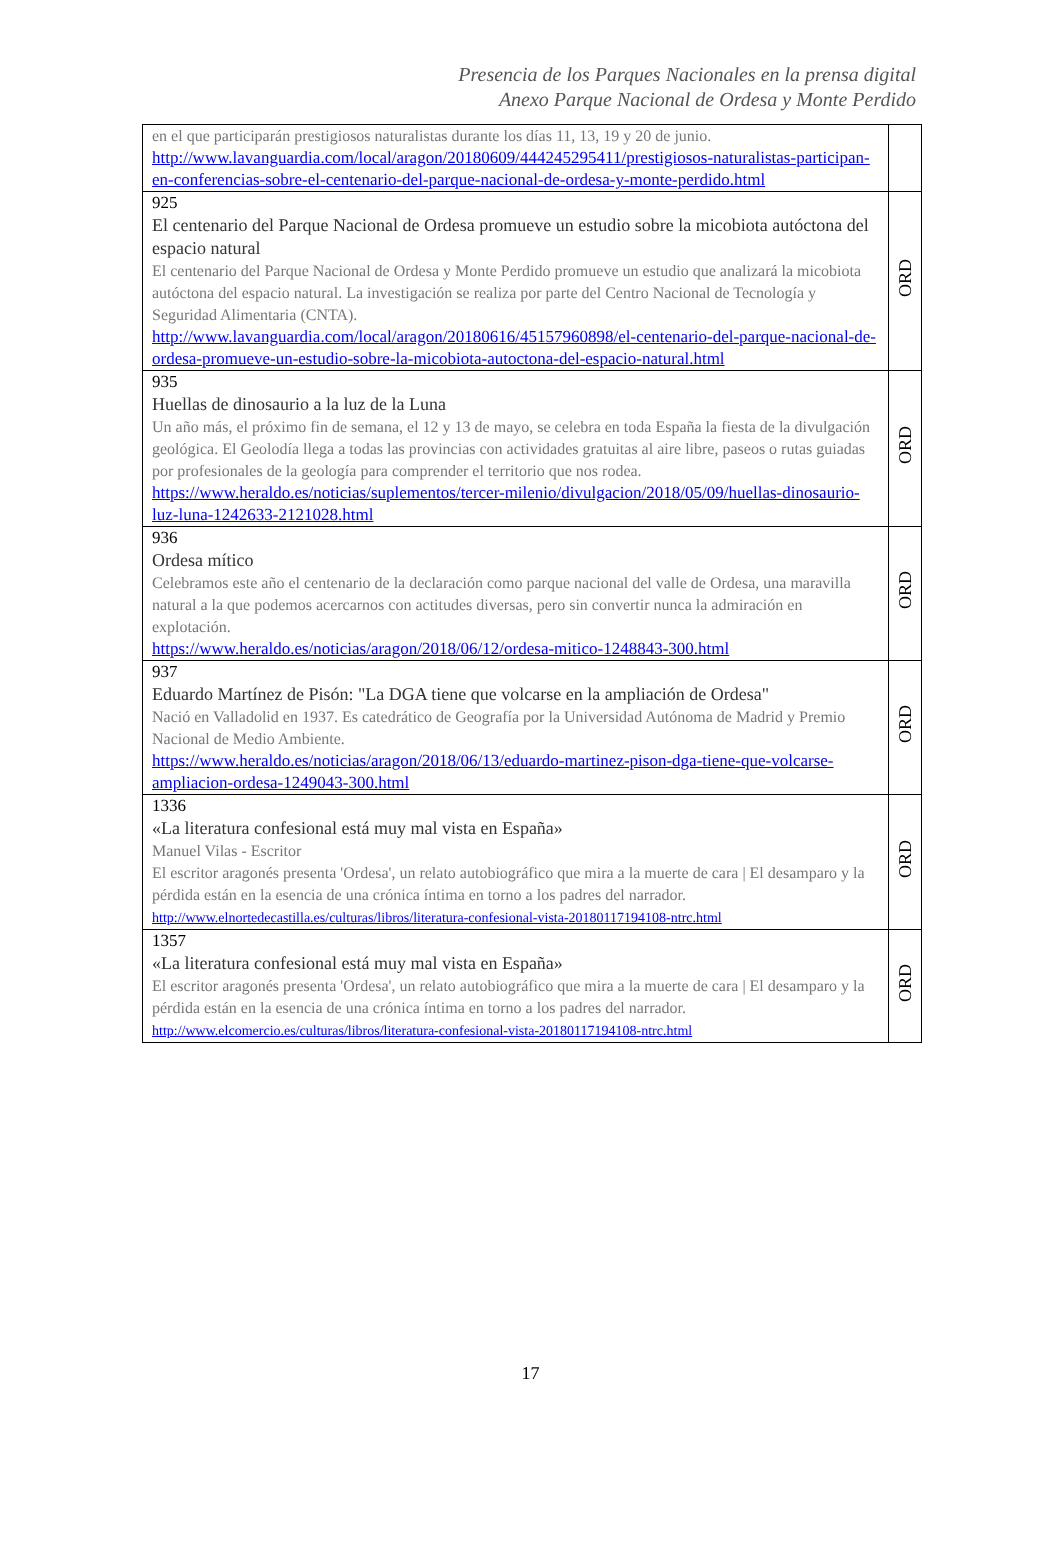Presencia de los Parques Nacionales en la prensa digital
Anexo Parque Nacional de Ordesa y Monte Perdido
| en el que participarán prestigiosos naturalistas durante los días 11, 13, 19 y 20 de junio. http://www.lavanguardia.com/local/aragon/20180609/444245295411/prestigiosos-naturalistas-participan-en-conferencias-sobre-el-centenario-del-parque-nacional-de-ordesa-y-monte-perdido.html | |
| 925 El centenario del Parque Nacional de Ordesa promueve un estudio sobre la micobiota autóctona del espacio natural El centenario del Parque Nacional de Ordesa y Monte Perdido promueve un estudio que analizará la micobiota autóctona del espacio natural. La investigación se realiza por parte del Centro Nacional de Tecnología y Seguridad Alimentaria (CNTA). http://www.lavanguardia.com/local/aragon/20180616/45157960898/el-centenario-del-parque-nacional-de-ordesa-promueve-un-estudio-sobre-la-micobiota-autoctona-del-espacio-natural.html | ORD |
| 935 Huellas de dinosaurio a la luz de la Luna Un año más, el próximo fin de semana, el 12 y 13 de mayo, se celebra en toda España la fiesta de la divulgación geológica. El Geolodía llega a todas las provincias con actividades gratuitas al aire libre, paseos o rutas guiadas por profesionales de la geología para comprender el territorio que nos rodea. https://www.heraldo.es/noticias/suplementos/tercer-milenio/divulgacion/2018/05/09/huellas-dinosaurio-luz-luna-1242633-2121028.html | ORD |
| 936 Ordesa mítico Celebramos este año el centenario de la declaración como parque nacional del valle de Ordesa, una maravilla natural a la que podemos acercarnos con actitudes diversas, pero sin convertir nunca la admiración en explotación. https://www.heraldo.es/noticias/aragon/2018/06/12/ordesa-mitico-1248843-300.html | ORD |
| 937 Eduardo Martínez de Pisón: "La DGA tiene que volcarse en la ampliación de Ordesa" Nació en Valladolid en 1937. Es catedrático de Geografía por la Universidad Autónoma de Madrid y Premio Nacional de Medio Ambiente. https://www.heraldo.es/noticias/aragon/2018/06/13/eduardo-martinez-pison-dga-tiene-que-volcarse-ampliacion-ordesa-1249043-300.html | ORD |
| 1336 «La literatura confesional está muy mal vista en España» Manuel Vilas - Escritor El escritor aragonés presenta 'Ordesa', un relato autobiográfico que mira a la muerte de cara / El desamparo y la pérdida están en la esencia de una crónica íntima en torno a los padres del narrador. http://www.elnortedecastilla.es/culturas/libros/literatura-confesional-vista-20180117194108-ntrc.html | ORD |
| 1357 «La literatura confesional está muy mal vista en España» El escritor aragonés presenta 'Ordesa', un relato autobiográfico que mira a la muerte de cara / El desamparo y la pérdida están en la esencia de una crónica íntima en torno a los padres del narrador. http://www.elcomercio.es/culturas/libros/literatura-confesional-vista-20180117194108-ntrc.html | ORD |
17